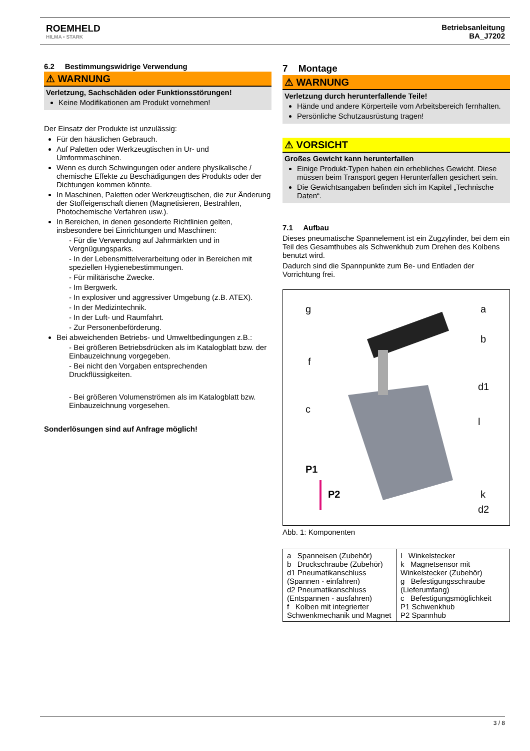ROEMHELD
HILMA ▪ STARK
Betriebsanleitung
BA_J7202
6.2 Bestimmungswidrige Verwendung
⚠ WARNUNG
Verletzung, Sachschäden oder Funktionsstörungen!
Keine Modifikationen am Produkt vornehmen!
Der Einsatz der Produkte ist unzulässig:
Für den häuslichen Gebrauch.
Auf Paletten oder Werkzeugtischen in Ur- und Umformmaschinen.
Wenn es durch Schwingungen oder andere physikalische / chemische Effekte zu Beschädigungen des Produkts oder der Dichtungen kommen könnte.
In Maschinen, Paletten oder Werkzeugtischen, die zur Änderung der Stoffeigenschaft dienen (Magnetisieren, Bestrahlen, Photochemische Verfahren usw.).
In Bereichen, in denen gesonderte Richtlinien gelten, insbesondere bei Einrichtungen und Maschinen:
- Für die Verwendung auf Jahrmärkten und in Vergnügungsparks.
- In der Lebensmittelverarbeitung oder in Bereichen mit speziellen Hygienebestimmungen.
- Für militärische Zwecke.
- Im Bergwerk.
- In explosiver und aggressiver Umgebung (z.B. ATEX).
- In der Medizintechnik.
- In der Luft- und Raumfahrt.
- Zur Personenbeförderung.
Bei abweichenden Betriebs- und Umweltbedingungen z.B.:
- Bei größeren Betriebsdrücken als im Katalogblatt bzw. der Einbauzeichnung vorgegeben.
- Bei nicht den Vorgaben entsprechenden Druckflüssigkeiten.
- Bei größeren Volumenströmen als im Katalogblatt bzw. Einbauzeichnung vorgesehen.
Sonderlösungen sind auf Anfrage möglich!
7 Montage
⚠ WARNUNG
Verletzung durch herunterfallende Teile!
Hände und andere Körperteile vom Arbeitsbereich fernhalten.
Persönliche Schutzausrüstung tragen!
⚠ VORSICHT
Großes Gewicht kann herunterfallen
Einige Produkt-Typen haben ein erhebliches Gewicht. Diese müssen beim Transport gegen Herunterfallen gesichert sein.
Die Gewichtsangaben befinden sich im Kapitel „Technische Daten“.
7.1 Aufbau
Dieses pneumatische Spannelement ist ein Zugzylinder, bei dem ein Teil des Gesamthubes als Schwenkhub zum Drehen des Kolbens benutzt wird.
Dadurch sind die Spannpunkte zum Be- und Entladen der Vorrichtung frei.
g
a
b
f
d1
c
l
P1
P2
k
d2
Abb. 1: Komponenten
| a Spanneisen (Zubehör) b Druckschraube (Zubehör) d1 Pneumatikanschluss (Spannen - einfahren) d2 Pneumatikanschluss (Entspannen - ausfahren) f Kolben mit integrierter Schwenkmechanik und Magnet | l Winkelstecker k Magnetsensor mit Winkelstecker (Zubehör) g Befestigungsschraube (Lieferumfang) c Befestigungsmöglichkeit P1 Schwenkhub P2 Spannhub |
3 / 8